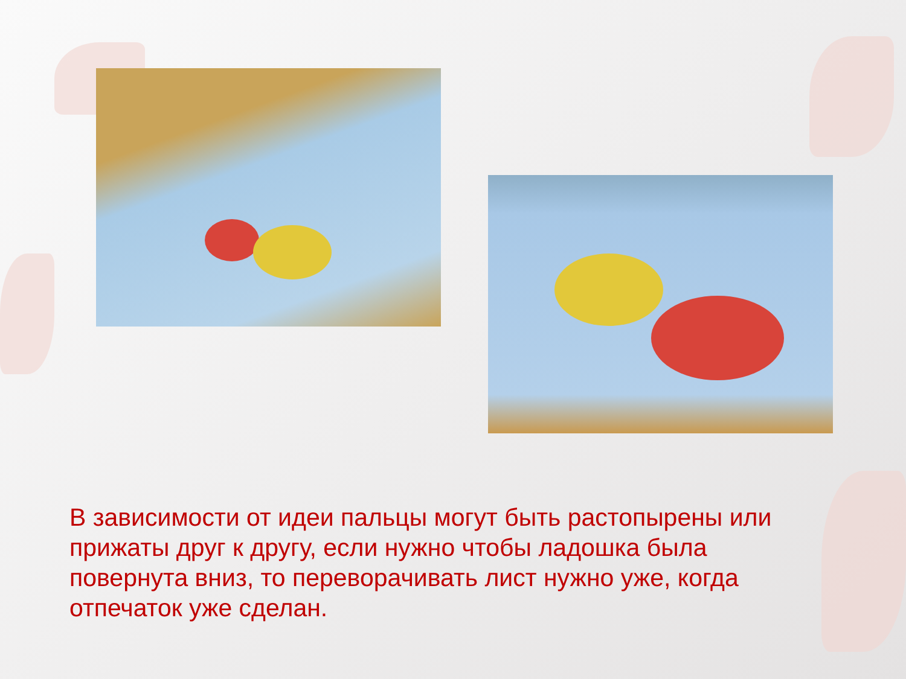В зависимости от идеи пальцы могут быть растопырены или прижаты друг к другу, если нужно чтобы ладошка была повернута вниз, то переворачивать лист нужно уже, когда отпечаток уже сделан.